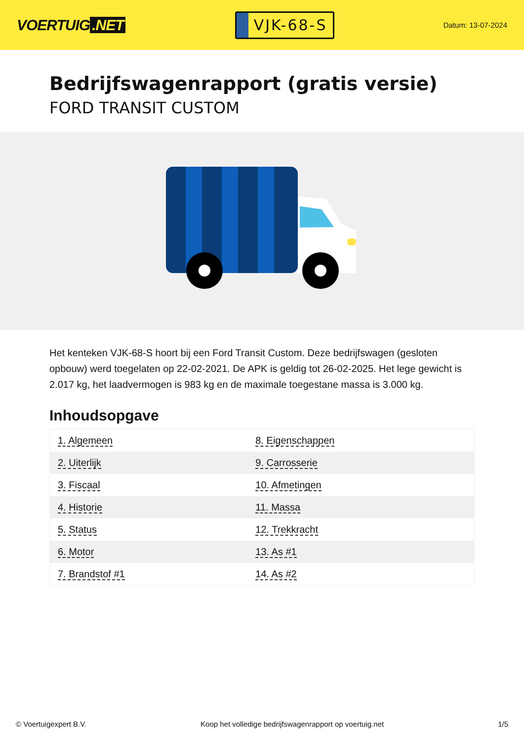VOERTUIG.NET
VJK-68-S
Datum: 13-07-2024
Bedrijfswagenrapport (gratis versie)
FORD TRANSIT CUSTOM
Het kenteken VJK-68-S hoort bij een Ford Transit Custom. Deze bedrijfswagen (gesloten opbouw) werd toegelaten op 22-02-2021. De APK is geldig tot 26-02-2025. Het lege gewicht is 2.017 kg, het laadvermogen is 983 kg en de maximale toegestane massa is 3.000 kg.
Inhoudsopgave
| 1. Algemeen | 8. Eigenschappen |
| 2. Uiterlijk | 9. Carrosserie |
| 3. Fiscaal | 10. Afmetingen |
| 4. Historie | 11. Massa |
| 5. Status | 12. Trekkracht |
| 6. Motor | 13. As #1 |
| 7. Brandstof #1 | 14. As #2 |
© Voertuigexpert B.V. Koop het volledige bedrijfswagenrapport op voertuig.net 1/5